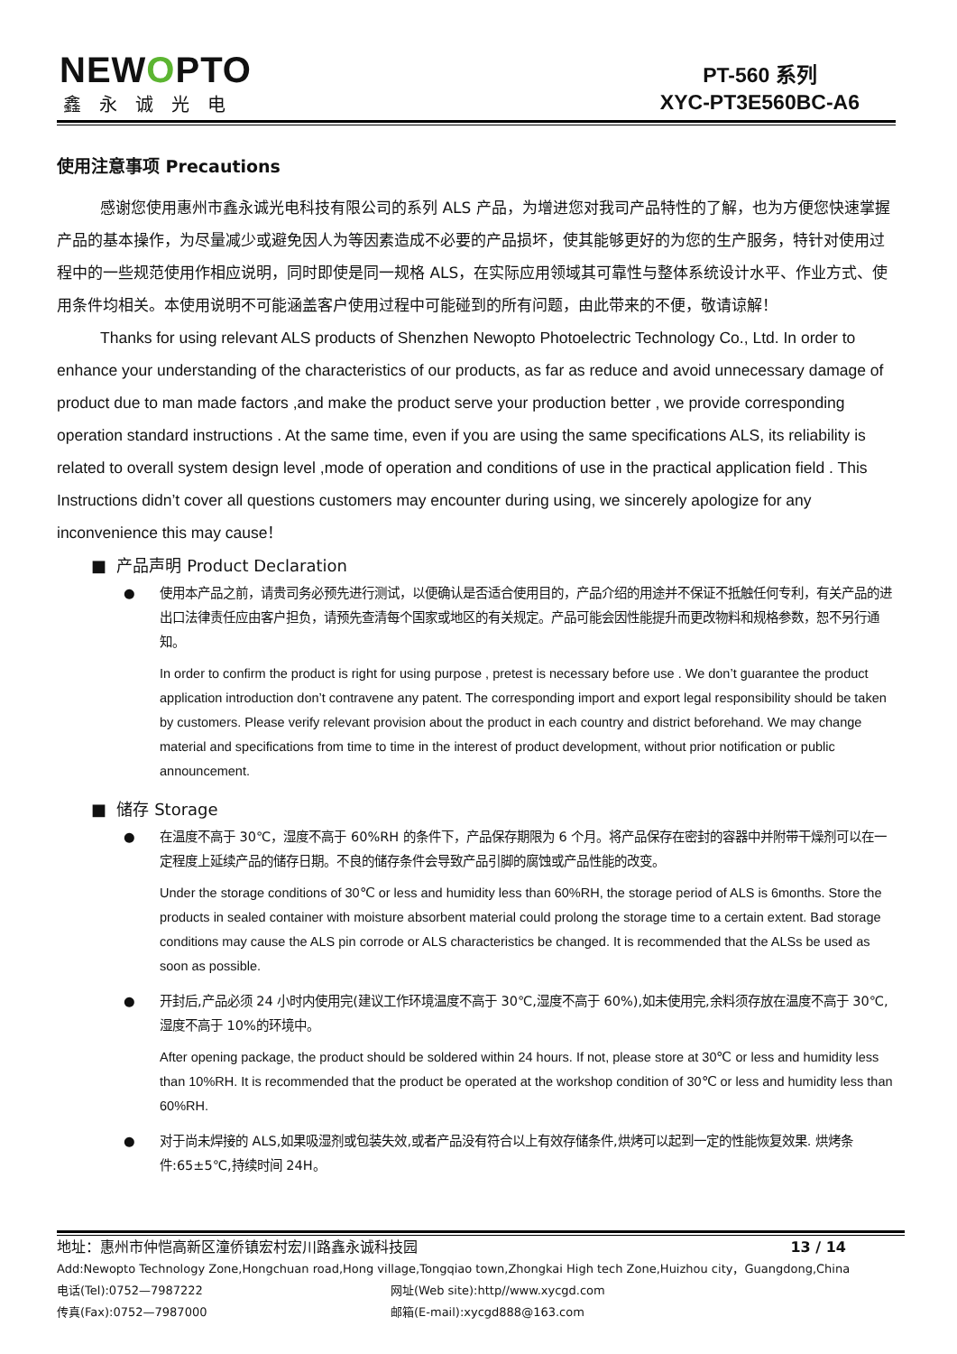NEWOPTO
鑫永诚光电
PT-560 系列
XYC-PT3E560BC-A6
使用注意事项 Precautions
感谢您使用惠州市鑫永诚光电科技有限公司的系列 ALS 产品，为增进您对我司产品特性的了解，也为方便您快速掌握产品的基本操作，为尽量减少或避免因人为等因素造成不必要的产品损坏，使其能够更好的为您的生产服务，特针对使用过程中的一些规范使用作相应说明，同时即使是同一规格 ALS，在实际应用领域其可靠性与整体系统设计水平、作业方式、使用条件均相关。本使用说明不可能涵盖客户使用过程中可能碰到的所有问题，由此带来的不便，敬请谅解！
Thanks for using relevant ALS products of Shenzhen Newopto Photoelectric Technology Co., Ltd. In order to enhance your understanding of the characteristics of our products, as far as reduce and avoid unnecessary damage of product due to man made factors ,and make the product serve your production better , we provide corresponding operation standard instructions . At the same time, even if you are using the same specifications ALS, its reliability is related to overall system design level ,mode of operation and conditions of use in the practical application field . This Instructions didn’t cover all questions customers may encounter during using, we sincerely apologize for any inconvenience this may cause！
■ 产品声明 Product Declaration
● 使用本产品之前，请贵司务必预先进行测试，以便确认是否适合使用目的，产品介绍的用途并不保证不抵触任何专利，有关产品的进出口法律责任应由客户担负，请预先查清每个国家或地区的有关规定。产品可能会因性能提升而更改物料和规格参数，恕不另行通知。
In order to confirm the product is right for using purpose , pretest is necessary before use . We don’t guarantee the product application introduction don’t contravene any patent. The corresponding import and export legal responsibility should be taken by customers. Please verify relevant provision about the product in each country and district beforehand. We may change material and specifications from time to time in the interest of product development, without prior notification or public announcement.
■ 储存 Storage
● 在温度不高于 30℃，湿度不高于 60%RH 的条件下，产品保存期限为 6 个月。将产品保存在密封的容器中并附带干燥剂可以在一定程度上延续产品的储存日期。不良的储存条件会导致产品引脚的腐蚀或产品性能的改变。
Under the storage conditions of 30℃ or less and humidity less than 60%RH, the storage period of ALS is 6months. Store the products in sealed container with moisture absorbent material could prolong the storage time to a certain extent. Bad storage conditions may cause the ALS pin corrode or ALS characteristics be changed. It is recommended that the ALSs be used as soon as possible.
● 开封后,产品必须 24 小时内使用完(建议工作环境温度不高于 30℃,湿度不高于 60%),如未使用完,余料须存放在温度不高于 30℃,湿度不高于 10%的环境中。
After opening package, the product should be soldered within 24 hours. If not, please store at 30℃ or less and humidity less than 10%RH. It is recommended that the product be operated at the workshop condition of 30℃ or less and humidity less than 60%RH.
● 对于尚未焊接的 ALS,如果吸湿剂或包装失效,或者产品没有符合以上有效存储条件,烘烤可以起到一定的性能恢复效果. 烘烤条件:65±5℃,持续时间 24H。
地址：惠州市仲恺高新区潼侨镇宏村宏川路鑫永诚科技园 13 / 14
Add:Newopto Technology Zone,Hongchuan road,Hong village,Tongqiao town,Zhongkai High tech Zone,Huizhou city，Guangdong,China
电话(Tel):0752—7987222 网址(Web site):http//www.xycgd.com
传真(Fax):0752—7987000 邮箱(E-mail):xycgd888@163.com